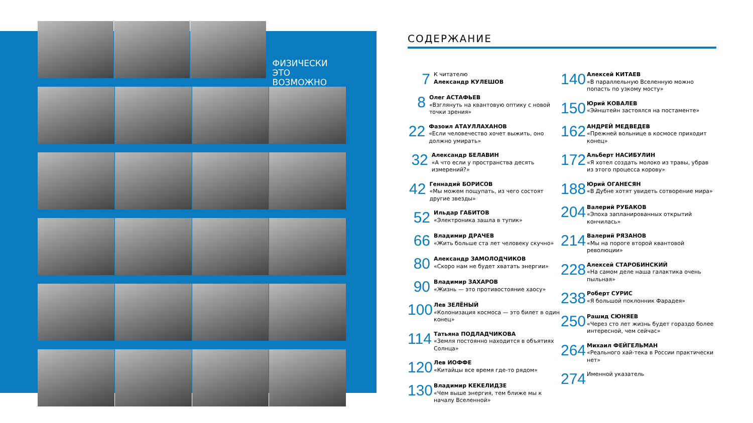ФИЗИЧЕСКИ
ЭТО ВОЗМОЖНО
СОДЕРЖАНИЕ
7
К читателю
Александр КУЛЕШОВ
8
Олег АСТАФЬЕВ
«Взглянуть на квантовую оптику с новой точки зрения»
22
Фазоил АТАУЛЛАХАНОВ
«Если человечество хочет выжить, оно должно умирать»
32
Александр БЕЛАВИН
«А что если у пространства десять измерений?»
42
Геннадий БОРИСОВ
«Мы можем пощупать, из чего состоят другие звезды»
52
Ильдар ГАБИТОВ
«Электроника зашла в тупик»
66
Владимир ДРАЧЕВ
«Жить больше ста лет человеку скучно»
80
Александр ЗАМОЛОДЧИКОВ
«Скоро нам не будет хватать энергии»
90
Владимир ЗАХАРОВ
«Жизнь — это противостояние хаосу»
100
Лев ЗЕЛЁНЫЙ
«Колонизация космоса — это билет в один конец»
114
Татьяна ПОДЛАДЧИКОВА
«Земля постоянно находится в объятиях Солнца»
120
Лев ИОФФЕ
«Китайцы все время где-то рядом»
130
Владимир КЕКЕЛИДЗЕ
«Чем выше энергия, тем ближе мы к началу Вселенной»
140
Алексей КИТАЕВ
«В параллельную Вселенную можно попасть по узкому мосту»
150
Юрий КОВАЛЕВ
«Эйнштейн застоялся на постаменте»
162
АНДРЕЙ МЕДВЕДЕВ
«Прежней вольнице в космосе приходит конец»
172
Альберт НАСИБУЛИН
«Я хотел создать молоко из травы, убрав из этого процесса корову»
188
Юрий ОГАНЕСЯН
«В Дубне хотят увидеть сотворение мира»
204
Валерий РУБАКОВ
«Эпоха запланированных открытий кончилась»
214
Валерий РЯЗАНОВ
«Мы на пороге второй квантовой революции»
228
Алексей СТАРОБИНСКИЙ
«На самом деле наша галактика очень пыльная»
238
Роберт СУРИС
«Я большой поклонник Фарадея»
250
Рашид СЮНЯЕВ
«Через сто лет жизнь будет гораздо более интересной, чем сейчас»
264
Михаил ФЕЙГЕЛЬМАН
«Реального хай-тека в России практически нет»
274
Именной указатель